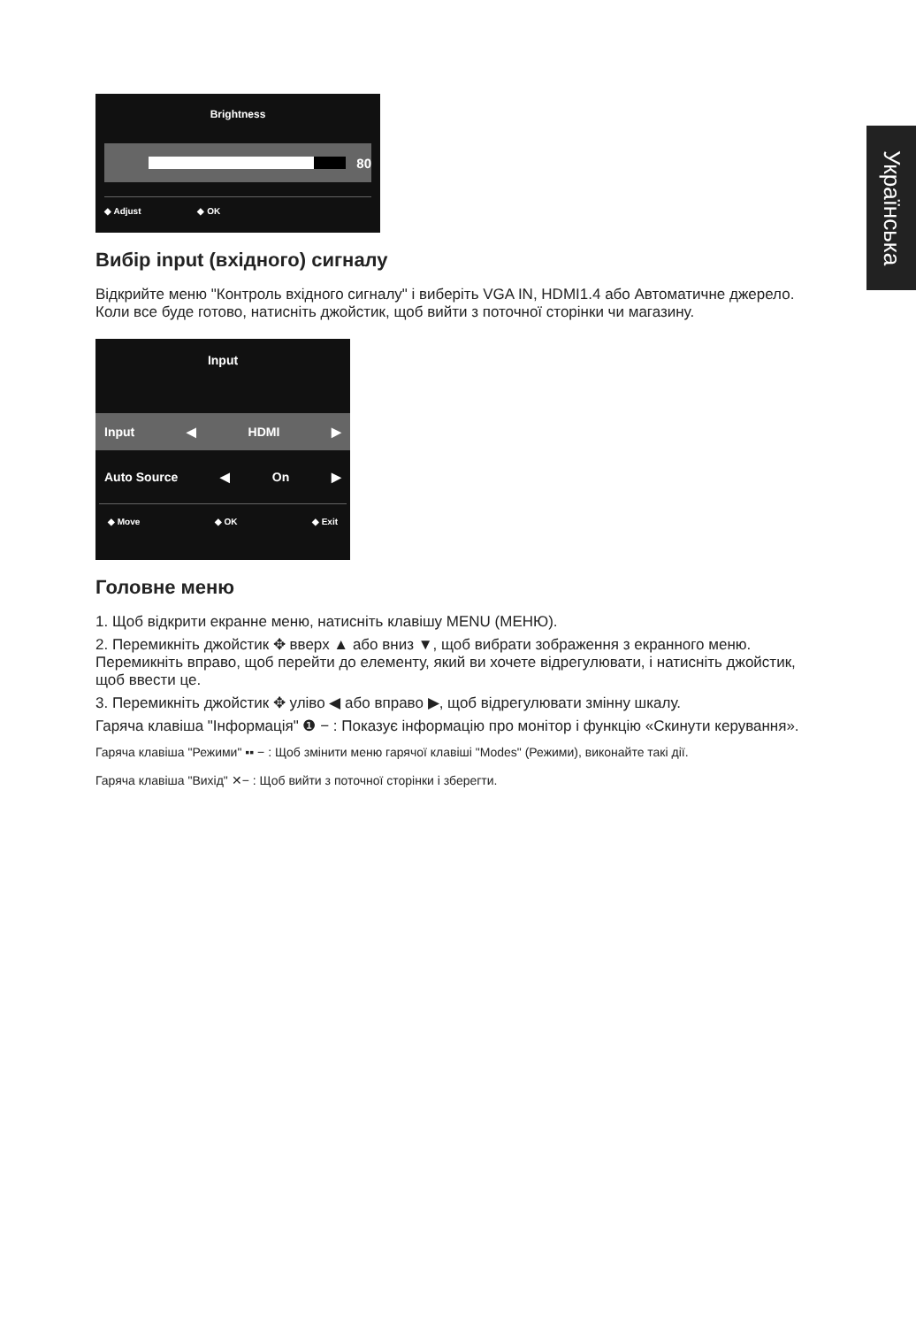Українська
Brightness
80
◆ Adjust ◆ OK
Вибір input (вхідного) сигналу
Відкрийте меню "Контроль вхідного сигналу" і виберіть VGA IN, HDMI1.4 або Автоматичне джерело. Коли все буде готово, натисніть джойстик, щоб вийти з поточної сторінки чи магазину.
Input
Input ◀ HDMI ▶
Auto Source ◀ On ▶
◆ Move ◆ OK ◆ Exit
Головне меню
1. Щоб відкрити екранне меню, натисніть клавішу MENU (МЕНЮ).
2. Перемикніть джойстик ✥ вверх ▲ або вниз ▼, щоб вибрати зображення з екранного меню. Перемикніть вправо, щоб перейти до елементу, який ви хочете відрегулювати, і натисніть джойстик, щоб ввести це.
3. Перемикніть джойстик ✥ уліво ◀ або вправо ▶, щоб відрегулювати змінну шкалу.
Гаряча клавіша "Інформація" ❶ − : Показує інформацію про монітор і функцію «Скинути керування».
Гаряча клавіша "Режими" ▪▪ − : Щоб змінити меню гарячої клавіші "Modes" (Режими), виконайте такі дії.
Гаряча клавіша "Вихід" ✕− : Щоб вийти з поточної сторінки і зберегти.